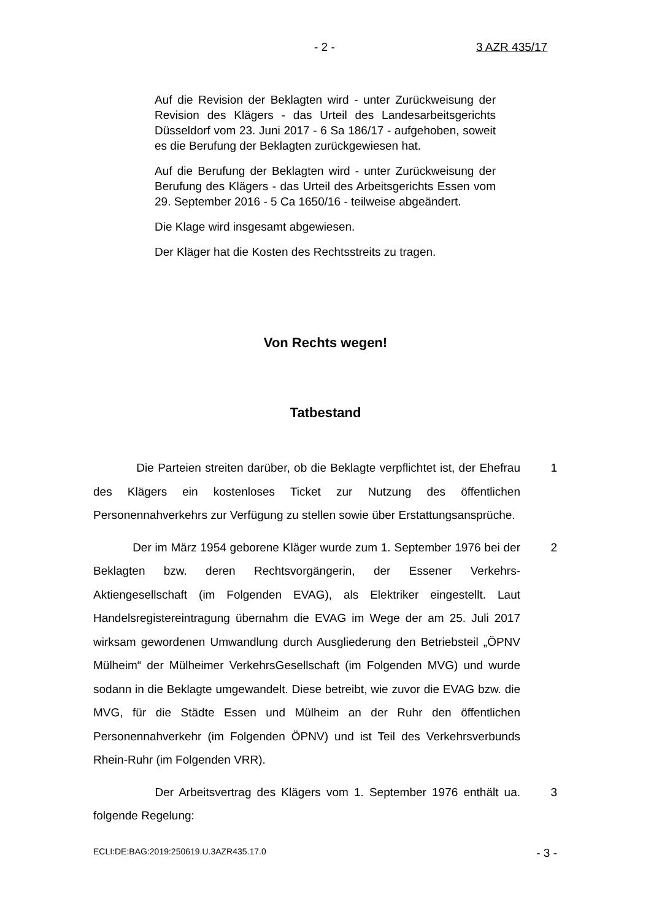- 2 - 3 AZR 435/17
Auf die Revision der Beklagten wird - unter Zurückweisung der Revision des Klägers - das Urteil des Landesarbeitsgerichts Düsseldorf vom 23. Juni 2017 - 6 Sa 186/17 - aufgehoben, soweit es die Berufung der Beklagten zurückgewiesen hat.
Auf die Berufung der Beklagten wird - unter Zurückweisung der Berufung des Klägers - das Urteil des Arbeitsgerichts Essen vom 29. September 2016 - 5 Ca 1650/16 - teilweise abgeändert.
Die Klage wird insgesamt abgewiesen.
Der Kläger hat die Kosten des Rechtsstreits zu tragen.
Von Rechts wegen!
Tatbestand
Die Parteien streiten darüber, ob die Beklagte verpflichtet ist, der Ehefrau des Klägers ein kostenloses Ticket zur Nutzung des öffentlichen Personennahverkehrs zur Verfügung zu stellen sowie über Erstattungsansprüche.
1
Der im März 1954 geborene Kläger wurde zum 1. September 1976 bei der Beklagten bzw. deren Rechtsvorgängerin, der Essener Verkehrs-Aktiengesellschaft (im Folgenden EVAG), als Elektriker eingestellt. Laut Handelsregistereintragung übernahm die EVAG im Wege der am 25. Juli 2017 wirksam gewordenen Umwandlung durch Ausgliederung den Betriebsteil „ÖPNV Mülheim“ der Mülheimer VerkehrsGesellschaft (im Folgenden MVG) und wurde sodann in die Beklagte umgewandelt. Diese betreibt, wie zuvor die EVAG bzw. die MVG, für die Städte Essen und Mülheim an der Ruhr den öffentlichen Personennahverkehr (im Folgenden ÖPNV) und ist Teil des Verkehrsverbunds Rhein-Ruhr (im Folgenden VRR).
2
Der Arbeitsvertrag des Klägers vom 1. September 1976 enthält ua. folgende Regelung:
3
ECLI:DE:BAG:2019:250619.U.3AZR435.17.0 - 3 -